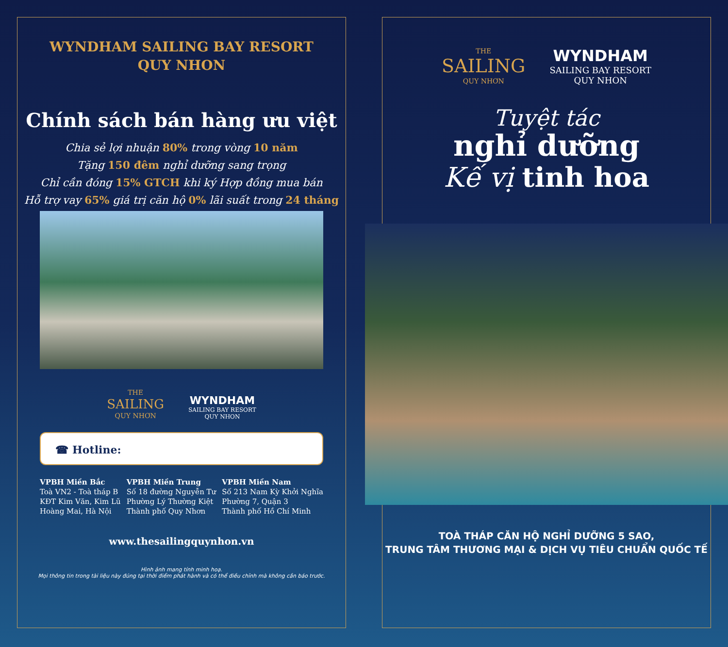WYNDHAM SAILING BAY RESORT
QUY NHON
Chính sách bán hàng ưu việt
Chia sẻ lợi nhuận 80% trong vòng 10 năm
Tặng 150 đêm nghỉ dưỡng sang trọng
Chỉ cần đóng 15% GTCH khi ký Hợp đồng mua bán
Hỗ trợ vay 65% giá trị căn hộ 0% lãi suất trong 24 tháng
THE
SAILING
QUY NHƠN
WYNDHAM
SAILING BAY RESORT
QUY NHON
☎ Hotline:
VPBH Miền Bắc
Toà VN2 - Toà tháp B
KĐT Kim Văn, Kim Lũ
Hoàng Mai, Hà Nội
VPBH Miền Trung
Số 18 đường Nguyễn Tư
Phường Lý Thường Kiệt
Thành phố Quy Nhơn
VPBH Miền Nam
Số 213 Nam Kỳ Khởi Nghĩa
Phường 7, Quận 3
Thành phố Hồ Chí Minh
www.thesailingquynhon.vn
Hình ảnh mang tính minh hoạ.
Mọi thông tin trong tài liệu này đúng tại thời điểm phát hành và có thể điều chỉnh mà không cần báo trước.
THE
SAILING
QUY NHƠN
WYNDHAM
SAILING BAY RESORT
QUY NHON
Tuyệt tác
nghỉ dưỡng
Kế vị tinh hoa
TOÀ THÁP CĂN HỘ NGHỈ DƯỠNG 5 SAO,
TRUNG TÂM THƯƠNG MẠI & DỊCH VỤ TIÊU CHUẨN QUỐC TẾ